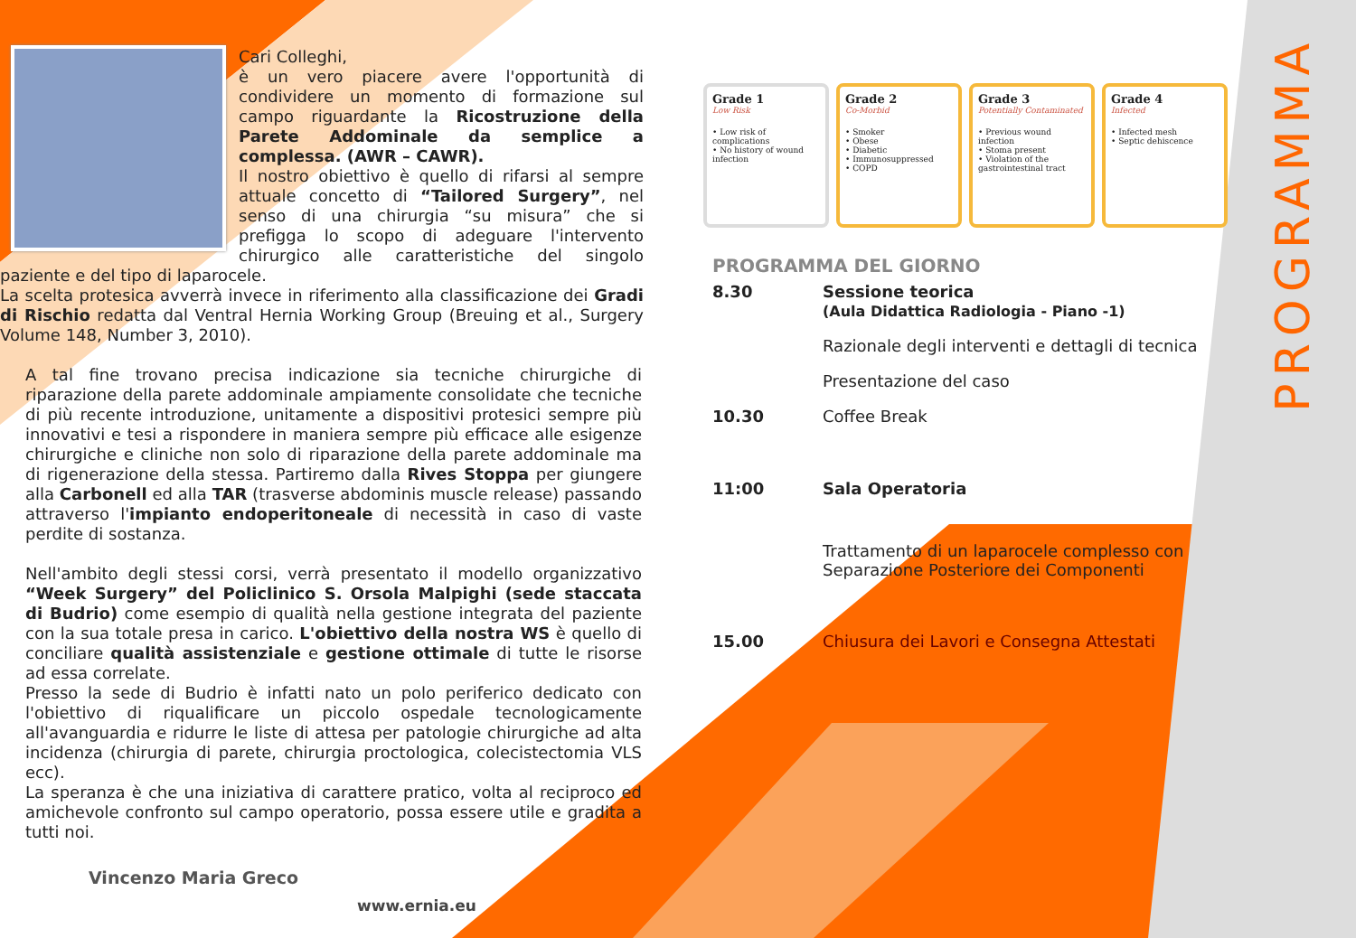Cari Colleghi,
è un vero piacere avere l'opportunità di condividere un momento di formazione sul campo riguardante la Ricostruzione della Parete Addominale da semplice a complessa. (AWR – CAWR).
Il nostro obiettivo è quello di rifarsi al sempre attuale concetto di “Tailored Surgery”, nel senso di una chirurgia “su misura” che si prefigga lo scopo di adeguare l'intervento chirurgico alle caratteristiche del singolo paziente e del tipo di laparocele.
La scelta protesica avverrà invece in riferimento alla classificazione dei Gradi di Rischio redatta dal Ventral Hernia Working Group (Breuing et al., Surgery Volume 148, Number 3, 2010).
A tal fine trovano precisa indicazione sia tecniche chirurgiche di riparazione della parete addominale ampiamente consolidate che tecniche di più recente introduzione, unitamente a dispositivi protesici sempre più innovativi e tesi a rispondere in maniera sempre più efficace alle esigenze chirurgiche e cliniche non solo di riparazione della parete addominale ma di rigenerazione della stessa. Partiremo dalla Rives Stoppa per giungere alla Carbonell ed alla TAR (trasverse abdominis muscle release) passando attraverso l'impianto endoperitoneale di necessità in caso di vaste perdite di sostanza.
Nell'ambito degli stessi corsi, verrà presentato il modello organizzativo “Week Surgery” del Policlinico S. Orsola Malpighi (sede staccata di Budrio) come esempio di qualità nella gestione integrata del paziente con la sua totale presa in carico. L'obiettivo della nostra WS è quello di conciliare qualità assistenziale e gestione ottimale di tutte le risorse ad essa correlate.
Presso la sede di Budrio è infatti nato un polo periferico dedicato con l'obiettivo di riqualificare un piccolo ospedale tecnologicamente all'avanguardia e ridurre le liste di attesa per patologie chirurgiche ad alta incidenza (chirurgia di parete, chirurgia proctologica, colecistectomia VLS ecc).
La speranza è che una iniziativa di carattere pratico, volta al reciproco ed amichevole confronto sul campo operatorio, possa essere utile e gradita a tutti noi.
Vincenzo Maria Greco
www.ernia.eu
Grade 1
Low Risk
• Low risk of complications
• No history of wound infection
Grade 2
Co-Morbid
• Smoker
• Obese
• Diabetic
• Immunosuppressed
• COPD
Grade 3
Potentially Contaminated
• Previous wound infection
• Stoma present
• Violation of the gastrointestinal tract
Grade 4
Infected
• Infected mesh
• Septic dehiscence
PROGRAMMA DEL GIORNO
8.30 Sessione teorica
(Aula Didattica Radiologia - Piano -1)
Razionale degli interventi e dettagli di tecnica
Presentazione del caso
10.30 Coffee Break
11:00 Sala Operatoria
Trattamento di un laparocele complesso con Separazione Posteriore dei Componenti
15.00 Chiusura dei Lavori e Consegna Attestati
PROGRAMMA